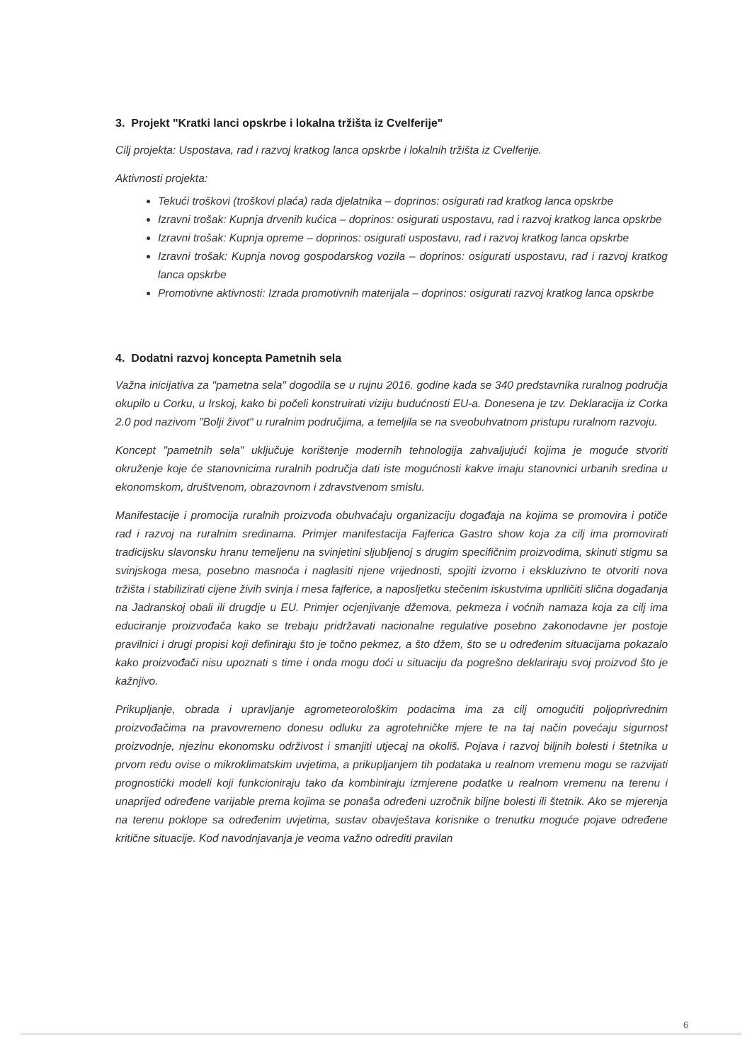3. Projekt "Kratki lanci opskrbe i lokalna tržišta iz Cvelferije"
Cilj projekta: Uspostava, rad i razvoj kratkog lanca opskrbe i lokalnih tržišta iz Cvelferije.
Aktivnosti projekta:
Tekući troškovi (troškovi plaća) rada djelatnika – doprinos: osigurati rad kratkog lanca opskrbe
Izravni trošak: Kupnja drvenih kućica – doprinos: osigurati uspostavu, rad i razvoj kratkog lanca opskrbe
Izravni trošak: Kupnja opreme – doprinos: osigurati uspostavu, rad i razvoj kratkog lanca opskrbe
Izravni trošak: Kupnja novog gospodarskog vozila – doprinos: osigurati uspostavu, rad i razvoj kratkog lanca opskrbe
Promotivne aktivnosti: Izrada promotivnih materijala – doprinos: osigurati razvoj kratkog lanca opskrbe
4. Dodatni razvoj koncepta Pametnih sela
Važna inicijativa za "pametna sela" dogodila se u rujnu 2016. godine kada se 340 predstavnika ruralnog područja okupilo u Corku, u Irskoj, kako bi počeli konstruirati viziju budućnosti EU-a. Donesena je tzv. Deklaracija iz Corka 2.0 pod nazivom "Bolji život" u ruralnim područjima, a temeljila se na sveobuhvatnom pristupu ruralnom razvoju.
Koncept "pametnih sela" uključuje korištenje modernih tehnologija zahvaljujući kojima je moguće stvoriti okruženje koje će stanovnicima ruralnih područja dati iste mogućnosti kakve imaju stanovnici urbanih sredina u ekonomskom, društvenom, obrazovnom i zdravstvenom smislu.
Manifestacije i promocija ruralnih proizvoda obuhvaćaju organizaciju događaja na kojima se promovira i potiče rad i razvoj na ruralnim sredinama. Primjer manifestacija Fajferica Gastro show koja za cilj ima promovirati tradicijsku slavonsku hranu temeljenu na svinjetini sljubljenoj s drugim specifičnim proizvodima, skinuti stigmu sa svinjskoga mesa, posebno masnoća i naglasiti njene vrijednosti, spojiti izvorno i ekskluzivno te otvoriti nova tržišta i stabilizirati cijene živih svinja i mesa fajferice, a naposljetku stečenim iskustvima upriličiti slična događanja na Jadranskoj obali ili drugdje u EU. Primjer ocjenjivanje džemova, pekmeza i voćnih namaza koja za cilj ima educiranje proizvođača kako se trebaju pridržavati nacionalne regulative posebno zakonodavne jer postoje pravilnici i drugi propisi koji definiraju što je točno pekmez, a što džem, što se u određenim situacijama pokazalo kako proizvođači nisu upoznati s time i onda mogu doći u situaciju da pogrešno deklariraju svoj proizvod što je kažnjivo.
Prikupljanje, obrada i upravljanje agrometeorološkim podacima ima za cilj omogućiti poljoprivrednim proizvođačima na pravovremeno donesu odluku za agrotehničke mjere te na taj način povećaju sigurnost proizvodnje, njezinu ekonomsku održivost i smanjiti utjecaj na okoliš. Pojava i razvoj biljnih bolesti i štetnika u prvom redu ovise o mikroklimatskim uvjetima, a prikupljanjem tih podataka u realnom vremenu mogu se razvijati prognostički modeli koji funkcioniraju tako da kombiniraju izmjerene podatke u realnom vremenu na terenu i unaprijed određene varijable prema kojima se ponaša određeni uzročnik biljne bolesti ili štetnik. Ako se mjerenja na terenu poklope sa određenim uvjetima, sustav obavještava korisnike o trenutku moguće pojave određene kritične situacije. Kod navodnjavanja je veoma važno odrediti pravilan
6